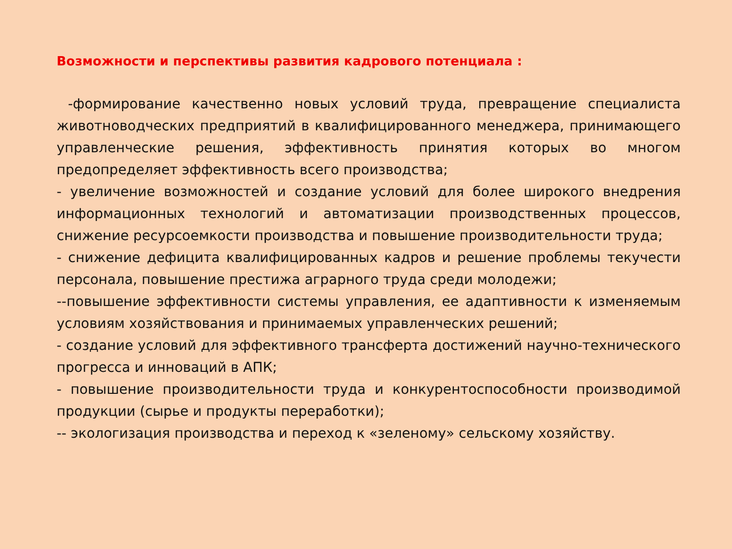Возможности и перспективы развития кадрового потенциала :
-формирование качественно новых условий труда, превращение специалиста животноводческих предприятий в квалифицированного менеджера, принимающего управленческие решения, эффективность принятия которых во многом предопределяет эффективность всего производства;
- увеличение возможностей и создание условий для более широкого внедрения информационных технологий и автоматизации производственных процессов, снижение ресурсоемкости производства и повышение производительности труда;
- снижение дефицита квалифицированных кадров и решение проблемы текучести персонала, повышение престижа аграрного труда среди молодежи;
--повышение эффективности системы управления, ее адаптивности к изменяемым условиям хозяйствования и принимаемых управленческих решений;
- создание условий для эффективного трансферта достижений научно-технического прогресса и инноваций в АПК;
- повышение производительности труда и конкурентоспособности производимой продукции (сырье и продукты переработки);
-- экологизация производства и переход к «зеленому» сельскому хозяйству.